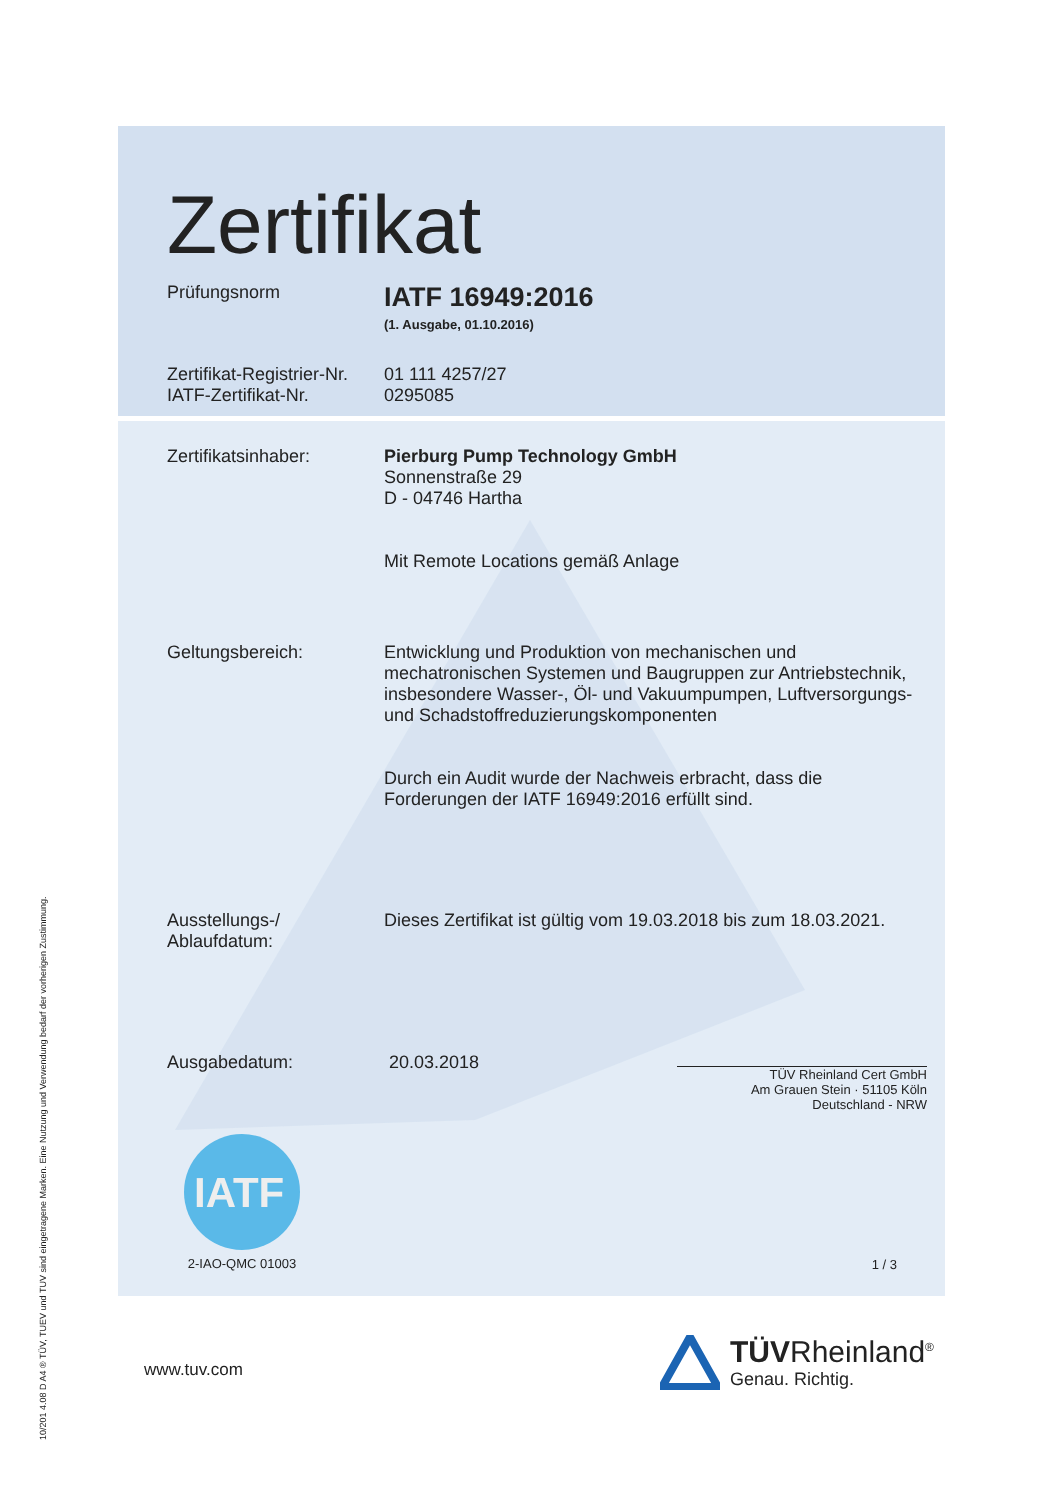10/201 4.08 D A4 ® TÜV, TUEV und TUV sind eingetragene Marken. Eine Nutzung und Verwendung bedarf der vorherigen Zustimmung.
Zertifikat
Prüfungsnorm
IATF 16949:2016
(1. Ausgabe, 01.10.2016)
Zertifikat-Registrier-Nr.
IATF-Zertifikat-Nr.
01 111 4257/27
0295085
Zertifikatsinhaber: Pierburg Pump Technology GmbH
Sonnenstraße 29
D - 04746 Hartha
Mit Remote Locations gemäß Anlage
Geltungsbereich: Entwicklung und Produktion von mechanischen und mechatronischen Systemen und Baugruppen zur Antriebstechnik, insbesondere Wasser-, Öl- und Vakuumpumpen, Luftversorgungs- und Schadstoffreduzierungskomponenten
Durch ein Audit wurde der Nachweis erbracht, dass die Forderungen der IATF 16949:2016 erfüllt sind.
Ausstellungs-/
Ablaufdatum:
Dieses Zertifikat ist gültig vom 19.03.2018 bis zum 18.03.2021.
Ausgabedatum: 20.03.2018
TÜV Rheinland Cert GmbH
Am Grauen Stein · 51105 Köln
Deutschland - NRW
IATF
2-IAO-QMC 01003
1 / 3
www.tuv.com
TÜVRheinland<sup>®</sup>
Genau. Richtig.